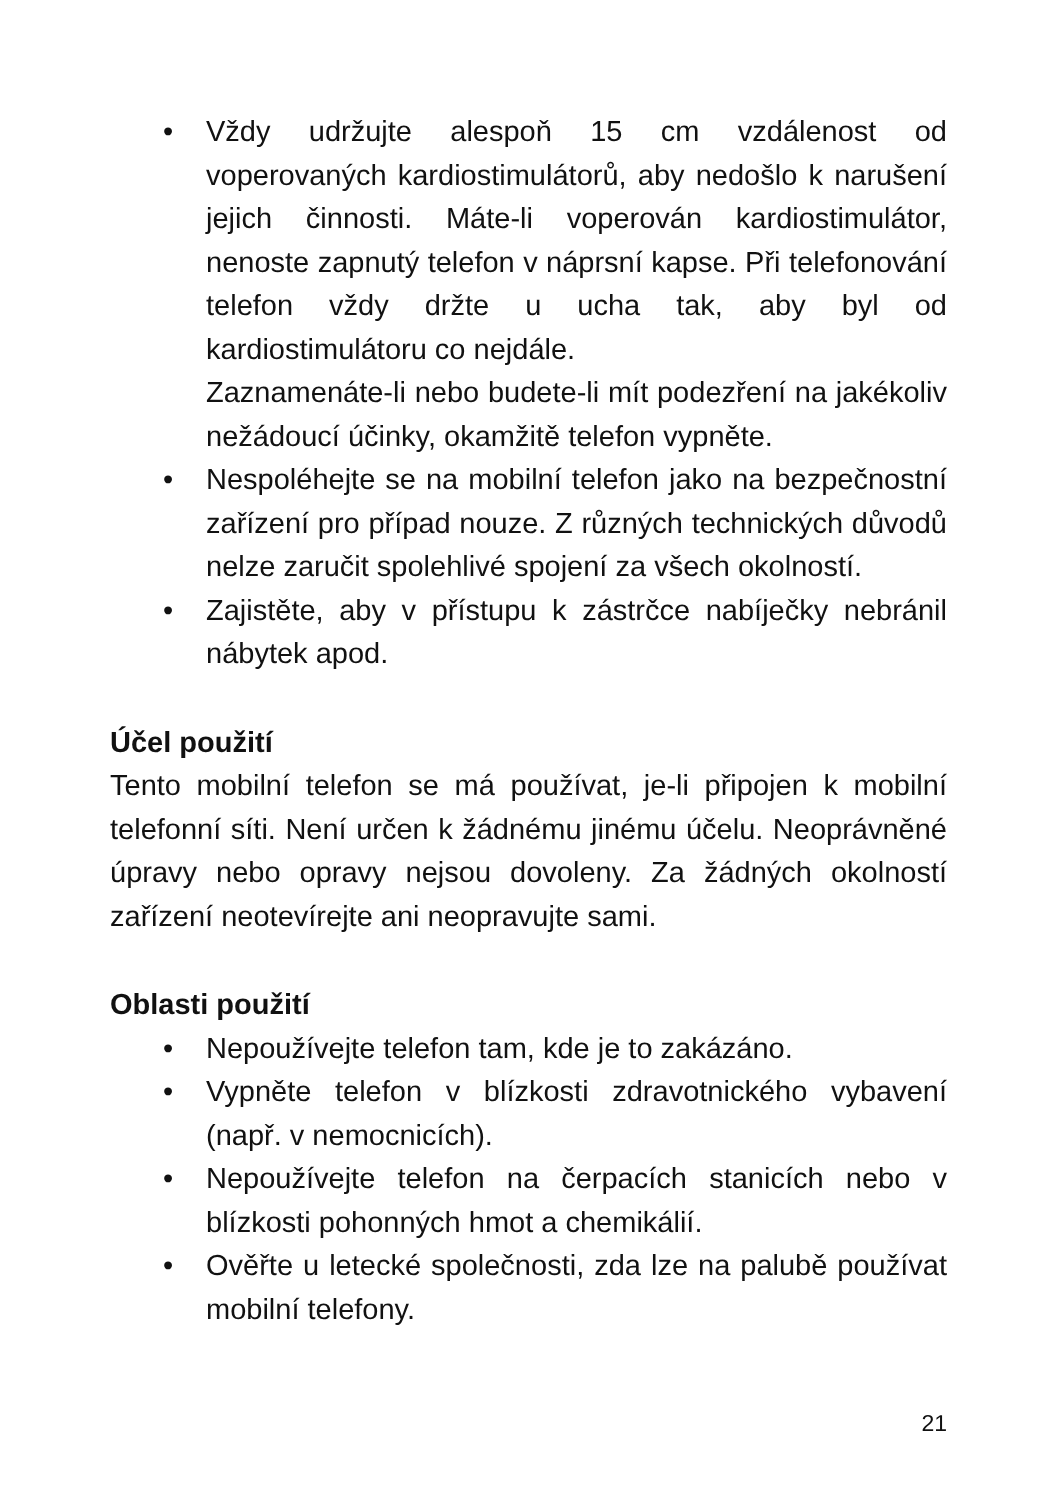• Vždy udržujte alespoň 15 cm vzdálenost od voperovaných kardiostimulátorů, aby nedošlo k narušení jejich činnosti. Máte-li voperován kardiostimulátor, nenoste zapnutý telefon v náprsní kapse. Při telefonování telefon vždy držte u ucha tak, aby byl od kardiostimulátoru co nejdále.
Zaznamenáte-li nebo budete-li mít podezření na jakékoliv nežádoucí účinky, okamžitě telefon vypněte.
• Nespoléhejte se na mobilní telefon jako na bezpečnostní zařízení pro případ nouze. Z různých technických důvodů nelze zaručit spolehlivé spojení za všech okolností.
• Zajistěte, aby v přístupu k zástrčce nabíječky nebránil nábytek apod.
Účel použití
Tento mobilní telefon se má používat, je-li připojen k mobilní telefonní síti. Není určen k žádnému jinému účelu. Neoprávněné úpravy nebo opravy nejsou dovoleny. Za žádných okolností zařízení neotevírejte ani neopravujte sami.
Oblasti použití
• Nepoužívejte telefon tam, kde je to zakázáno.
• Vypněte telefon v blízkosti zdravotnického vybavení (např. v nemocnicích).
• Nepoužívejte telefon na čerpacích stanicích nebo v blízkosti pohonných hmot a chemikálií.
• Ověřte u letecké společnosti, zda lze na palubě používat mobilní telefony.
21